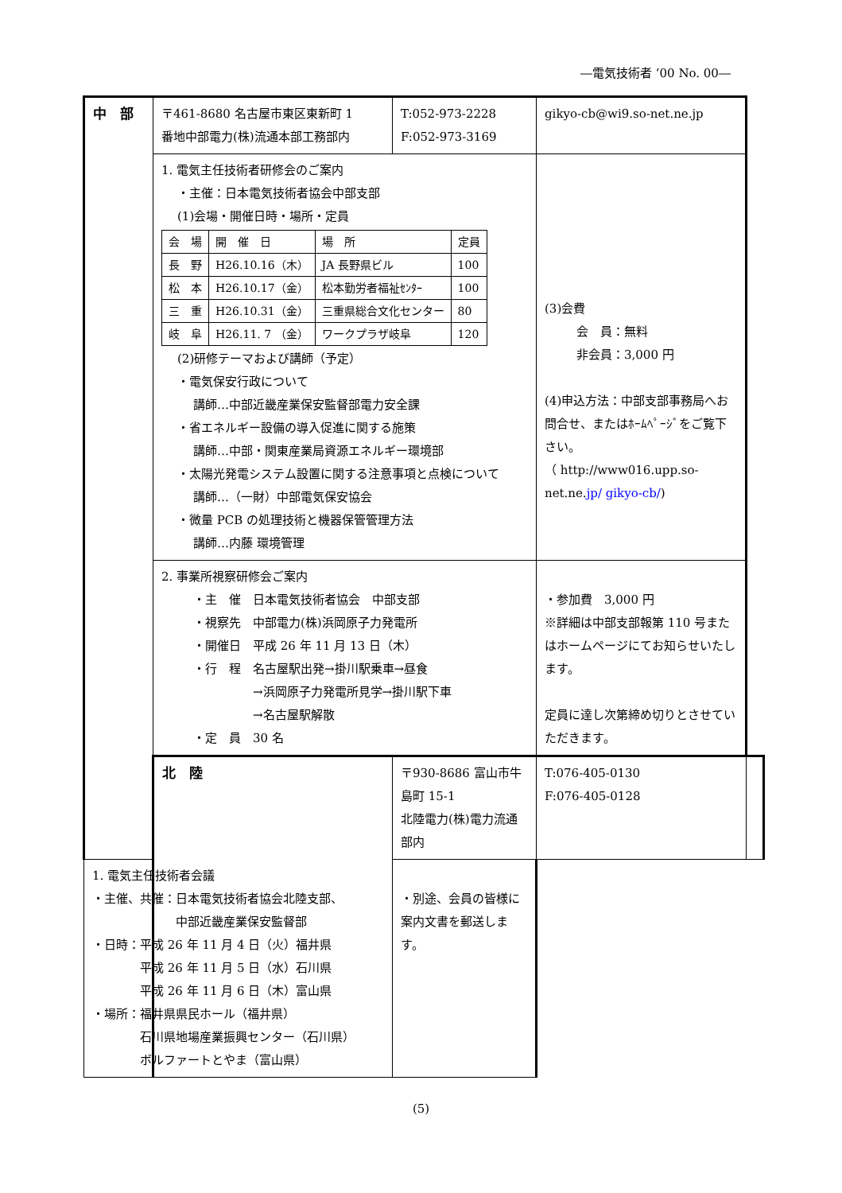―電気技術者 ’00 No. 00―
| 中 部 | 〒461-8680 名古屋市東区東新町 1 番地中部電力(株)流通本部工務部内 | T:052-973-2228 F:052-973-3169 | gikyo-cb@wi9.so-net.ne.jp | |
| | 1. 電気主任技術者研修会のご案内 ・主催：日本電気技術者協会中部支部 (1)会場・開催日時・場所・定員 / 会 場 / 開 催 日 / 場 所 / 定員 / / 長 野 / H26.10.16（木） / JA 長野県ビル / 100 / / 松 本 / H26.10.17（金） / 松本勤労者福祉ｾﾝﾀｰ / 100 / / 三 重 / H26.10.31（金） / 三重県総合文化センター / 80 / / 岐 阜 / H26.11. 7 （金） / ワークプラザ岐阜 / 120 / (2)研修テーマおよび講師（予定） ・電気保安行政について 講師…中部近畿産業保安監督部電力安全課 ・省エネルギー設備の導入促進に関する施策 講師…中部・関東産業局資源エネルギー環境部 ・太陽光発電システム設置に関する注意事項と点検について 講師…（一財）中部電気保安協会 ・微量 PCB の処理技術と機器保管管理方法 講師…内藤 環境管理 | | (3)会費 会 員：無料 非会員：3,000 円 (4)申込方法：中部支部事務局へお問合せ、またはﾎｰﾑﾍﾟｰｼﾞをご覧下さい。 （ http://www016.upp.so-net.ne. jp/ gikyo-cb/ ) | |
| | 2. 事業所視察研修会ご案内 ・主 催 日本電気技術者協会 中部支部 ・視察先 中部電力(株)浜岡原子力発電所 ・開催日 平成 26 年 11 月 13 日（木） ・行 程 名古屋駅出発→掛川駅乗車→昼食 →浜岡原子力発電所見学→掛川駅下車 →名古屋駅解散 ・定 員 30 名 | | ・参加費 3,000 円 ※詳細は中部支部報第 110 号またはホームページにてお知らせいたします。 定員に達し次第締め切りとさせていただきます。 | |
| | 北 陸 | 〒930-8686 富山市牛島町 15-1 北陸電力(株)電力流通部内 | T:076-405-0130 F:076-405-0128 | |
| 1. 電気主任技術者会議 ・主催、共催：日本電気技術者協会北陸支部、 中部近畿産業保安監督部 ・日時：平成 26 年 11 月 4 日（火）福井県 平成 26 年 11 月 5 日（水）石川県 平成 26 年 11 月 6 日（木）富山県 ・場所：福井県県民ホール（福井県） 石川県地場産業振興センター（石川県） ボルファートとやま（富山県） | | ・別途、会員の皆様に案内文書を郵送します。 | | |
(5)